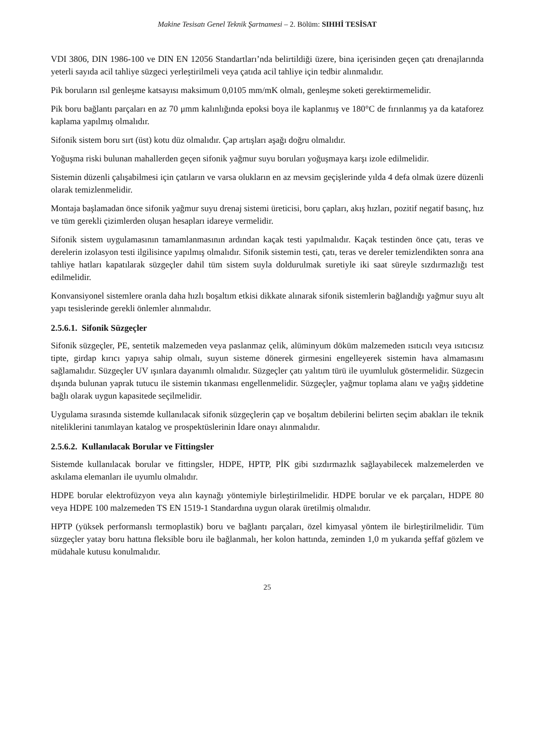Makine Tesisatı Genel Teknik Şartnamesi – 2. Bölüm: SIHHİ TESİSAT
VDI 3806, DIN 1986-100 ve DIN EN 12056 Standartları’nda belirtildiği üzere, bina içerisinden geçen çatı drenajlarında yeterli sayıda acil tahliye süzgeci yerleştirilmeli veya çatıda acil tahliye için tedbir alınmalıdır.
Pik boruların ısıl genleşme katsayısı maksimum 0,0105 mm/mK olmalı, genleşme soketi gerektirmemelidir.
Pik boru bağlantı parçaları en az 70 μmm kalınlığında epoksi boya ile kaplanmış ve 180°C de fırınlanmış ya da kataforez kaplama yapılmış olmalıdır.
Sifonik sistem boru sırt (üst) kotu düz olmalıdır. Çap artışları aşağı doğru olmalıdır.
Yoğuşma riski bulunan mahallerden geçen sifonik yağmur suyu boruları yoğuşmaya karşı izole edilmelidir.
Sistemin düzenli çalışabilmesi için çatıların ve varsa olukların en az mevsim geçişlerinde yılda 4 defa olmak üzere düzenli olarak temizlenmelidir.
Montaja başlamadan önce sifonik yağmur suyu drenaj sistemi üreticisi, boru çapları, akış hızları, pozitif negatif basınç, hız ve tüm gerekli çizimlerden oluşan hesapları idareye vermelidir.
Sifonik sistem uygulamasının tamamlanmasının ardından kaçak testi yapılmalıdır. Kaçak testinden önce çatı, teras ve derelerin izolasyon testi ilgilisince yapılmış olmalıdır. Sifonik sistemin testi, çatı, teras ve dereler temizlendikten sonra ana tahliye hatları kapatılarak süzgeçler dahil tüm sistem suyla doldurulmak suretiyle iki saat süreyle sızdırmazlığı test edilmelidir.
Konvansiyonel sistemlere oranla daha hızlı boşaltım etkisi dikkate alınarak sifonik sistemlerin bağlandığı yağmur suyu alt yapı tesislerinde gerekli önlemler alınmalıdır.
2.5.6.1. Sifonik Süzgeçler
Sifonik süzgeçler, PE, sentetik malzemeden veya paslanmaz çelik, alüminyum döküm malzemeden ısıtıcılı veya ısıtıcısız tipte, girdap kırıcı yapıya sahip olmalı, suyun sisteme dönerek girmesini engelleyerek sistemin hava almamasını sağlamalıdır. Süzgeçler UV ışınlara dayanımlı olmalıdır. Süzgeçler çatı yalıtım türü ile uyumluluk göstermelidir. Süzgecin dışında bulunan yaprak tutucu ile sistemin tıkanması engellenmelidir. Süzgeçler, yağmur toplama alanı ve yağış şiddetine bağlı olarak uygun kapasitede seçilmelidir.
Uygulama sırasında sistemde kullanılacak sifonik süzgeçlerin çap ve boşaltım debilerini belirten seçim abakları ile teknik niteliklerini tanımlayan katalog ve prospektüslerinin İdare onayı alınmalıdır.
2.5.6.2. Kullanılacak Borular ve Fittingsler
Sistemde kullanılacak borular ve fittingsler, HDPE, HPTP, PİK gibi sızdırmazlık sağlayabilecek malzemelerden ve askılama elemanları ile uyumlu olmalıdır.
HDPE borular elektrofüzyon veya alın kaynağı yöntemiyle birleştirilmelidir. HDPE borular ve ek parçaları, HDPE 80 veya HDPE 100 malzemeden TS EN 1519-1 Standardına uygun olarak üretilmiş olmalıdır.
HPTP (yüksek performanslı termoplastik) boru ve bağlantı parçaları, özel kimyasal yöntem ile birleştirilmelidir. Tüm süzgeçler yatay boru hattına fleksible boru ile bağlanmalı, her kolon hattında, zeminden 1,0 m yukarıda şeffaf gözlem ve müdahale kutusu konulmalıdır.
25